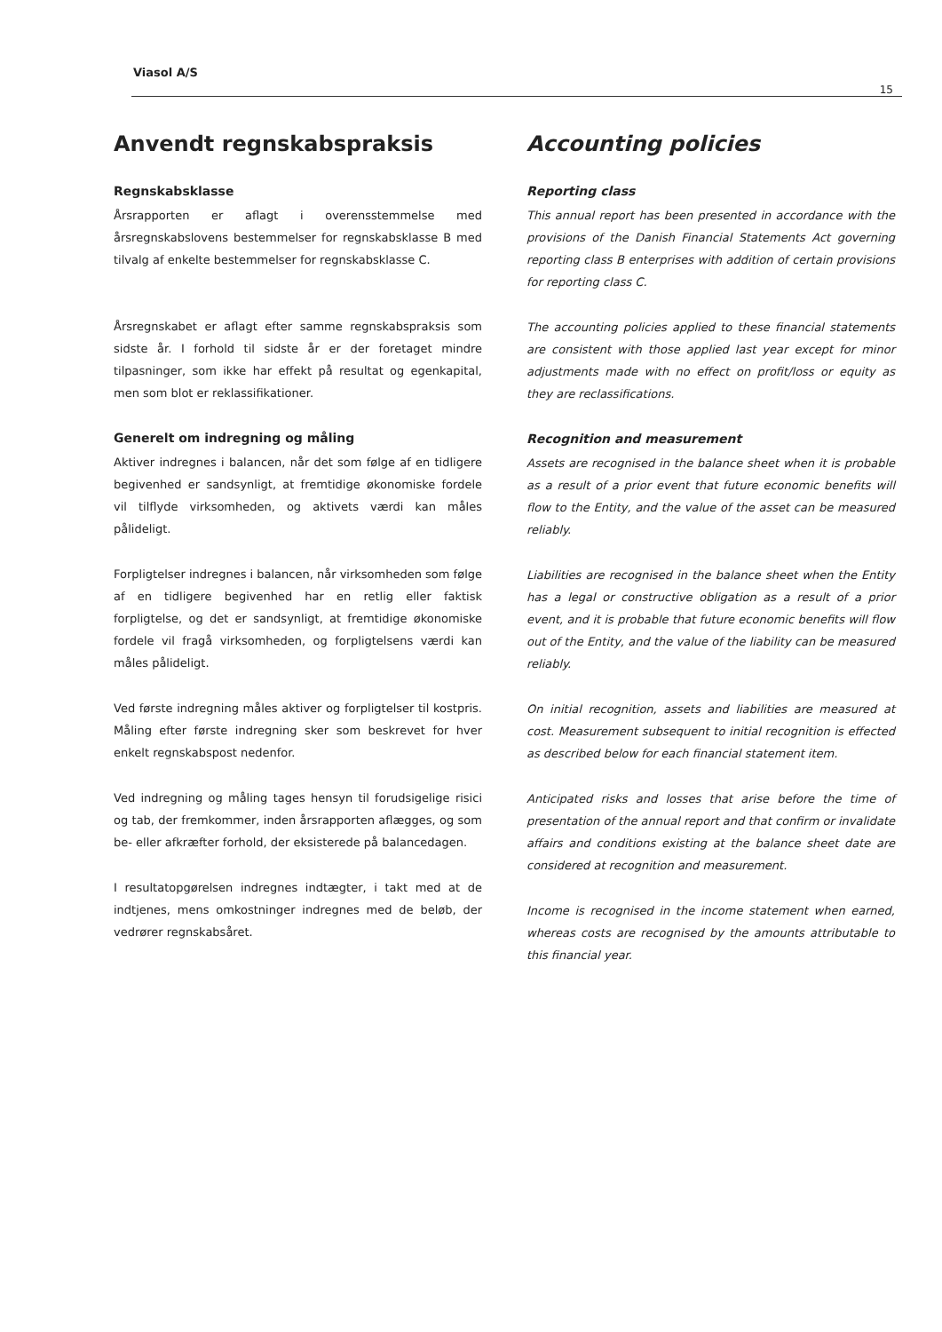Viasol A/S
15
Anvendt regnskabspraksis
Regnskabsklasse
Årsrapporten er aflagt i overensstemmelse med årsregnskabslovens bestemmelser for regnskabsklasse B med tilvalg af enkelte bestemmelser for regnskabsklasse C.
Årsregnskabet er aflagt efter samme regnskabspraksis som sidste år. I forhold til sidste år er der foretaget mindre tilpasninger, som ikke har effekt på resultat og egenkapital, men som blot er reklassifikationer.
Generelt om indregning og måling
Aktiver indregnes i balancen, når det som følge af en tidligere begivenhed er sandsynligt, at fremtidige økonomiske fordele vil tilflyde virksomheden, og aktivets værdi kan måles pålideligt.
Forpligtelser indregnes i balancen, når virksomheden som følge af en tidligere begivenhed har en retlig eller faktisk forpligtelse, og det er sandsynligt, at fremtidige økonomiske fordele vil fragå virksomheden, og forpligtelsens værdi kan måles pålideligt.
Ved første indregning måles aktiver og forpligtelser til kostpris. Måling efter første indregning sker som beskrevet for hver enkelt regnskabspost nedenfor.
Ved indregning og måling tages hensyn til forudsigelige risici og tab, der fremkommer, inden årsrapporten aflægges, og som be- eller afkræfter forhold, der eksisterede på balancedagen.
I resultatopgørelsen indregnes indtægter, i takt med at de indtjenes, mens omkostninger indregnes med de beløb, der vedrører regnskabsåret.
Accounting policies
Reporting class
This annual report has been presented in accordance with the provisions of the Danish Financial Statements Act governing reporting class B enterprises with addition of certain provisions for reporting class C.
The accounting policies applied to these financial statements are consistent with those applied last year except for minor adjustments made with no effect on profit/loss or equity as they are reclassifications.
Recognition and measurement
Assets are recognised in the balance sheet when it is probable as a result of a prior event that future economic benefits will flow to the Entity, and the value of the asset can be measured reliably.
Liabilities are recognised in the balance sheet when the Entity has a legal or constructive obligation as a result of a prior event, and it is probable that future economic benefits will flow out of the Entity, and the value of the liability can be measured reliably.
On initial recognition, assets and liabilities are measured at cost. Measurement subsequent to initial recognition is effected as described below for each financial statement item.
Anticipated risks and losses that arise before the time of presentation of the annual report and that confirm or invalidate affairs and conditions existing at the balance sheet date are considered at recognition and measurement.
Income is recognised in the income statement when earned, whereas costs are recognised by the amounts attributable to this financial year.